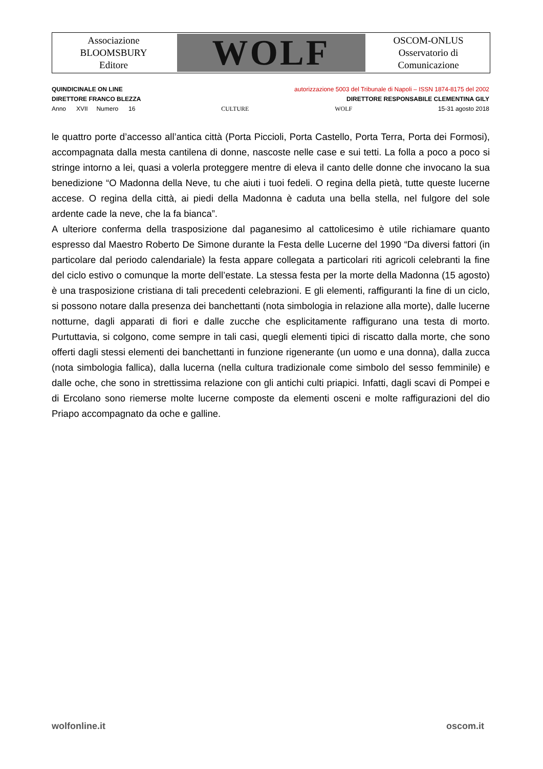Associazione
BLOOMSBURY
Editore
WOLF
OSCOM-ONLUS
Osservatorio di
Comunicazione
QUINDICINALE ON LINE autorizzazione 5003 del Tribunale di Napoli – ISSN 1874-8175 del 2002
DIRETTORE FRANCO BLEZZA DIRETTORE RESPONSABILE CLEMENTINA GILY
Anno XVII Numero 16 CULTURE WOLF 15-31 agosto 2018
le quattro porte d’accesso all’antica città (Porta Piccioli, Porta Castello, Porta Terra, Porta dei Formosi), accompagnata dalla mesta cantilena di donne, nascoste nelle case e sui tetti. La folla a poco a poco si stringe intorno a lei, quasi a volerla proteggere mentre di eleva il canto delle donne che invocano la sua benedizione “O Madonna della Neve, tu che aiuti i tuoi fedeli. O regina della pietà, tutte queste lucerne accese. O regina della città, ai piedi della Madonna è caduta una bella stella, nel fulgore del sole ardente cade la neve, che la fa bianca”.
A ulteriore conferma della trasposizione dal paganesimo al cattolicesimo è utile richiamare quanto espresso dal Maestro Roberto De Simone durante la Festa delle Lucerne del 1990 “Da diversi fattori (in particolare dal periodo calendariale) la festa appare collegata a particolari riti agricoli celebranti la fine del ciclo estivo o comunque la morte dell’estate. La stessa festa per la morte della Madonna (15 agosto) è una trasposizione cristiana di tali precedenti celebrazioni. E gli elementi, raffiguranti la fine di un ciclo, si possono notare dalla presenza dei banchettanti (nota simbologia in relazione alla morte), dalle lucerne notturne, dagli apparati di fiori e dalle zucche che esplicitamente raffigurano una testa di morto. Purtuttavia, si colgono, come sempre in tali casi, quegli elementi tipici di riscatto dalla morte, che sono offerti dagli stessi elementi dei banchettanti in funzione rigenerante (un uomo e una donna), dalla zucca (nota simbologia fallica), dalla lucerna (nella cultura tradizionale come simbolo del sesso femminile) e dalle oche, che sono in strettissima relazione con gli antichi culti priapici. Infatti, dagli scavi di Pompei e di Ercolano sono riemerse molte lucerne composte da elementi osceni e molte raffigurazioni del dio Priapo accompagnato da oche e galline.
wolfonline.it oscom.it